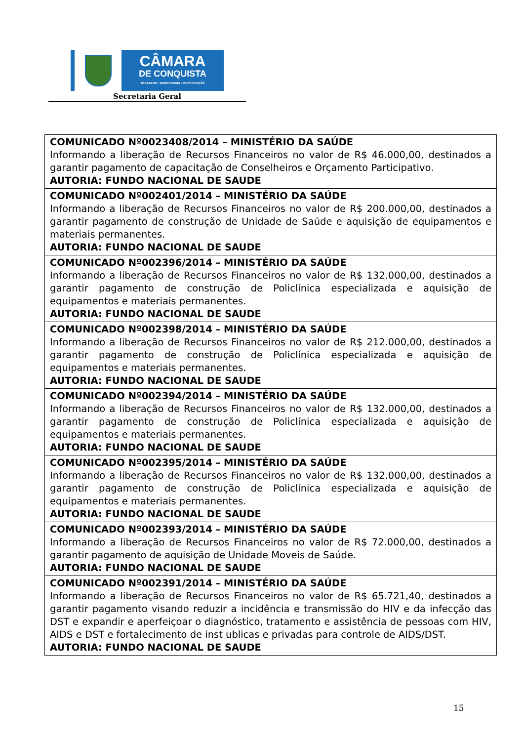CÂMARA
DE CONQUISTA
TRABALHO • DEMOCRACIA • PARTICIPAÇÃO
Secretaria Geral
| COMUNICADO Nº0023408/2014 – MINISTÉRIO DA SAÚDE Informando a liberação de Recursos Financeiros no valor de R$ 46.000,00, destinados a garantir pagamento de capacitação de Conselheiros e Orçamento Participativo. AUTORIA: FUNDO NACIONAL DE SAUDE |
| COMUNICADO Nº002401/2014 – MINISTÉRIO DA SAÚDE Informando a liberação de Recursos Financeiros no valor de R$ 200.000,00, destinados a garantir pagamento de construção de Unidade de Saúde e aquisição de equipamentos e materiais permanentes. AUTORIA: FUNDO NACIONAL DE SAUDE |
| COMUNICADO Nº002396/2014 – MINISTÉRIO DA SAÚDE Informando a liberação de Recursos Financeiros no valor de R$ 132.000,00, destinados a garantir pagamento de construção de Policlínica especializada e aquisição de equipamentos e materiais permanentes. AUTORIA: FUNDO NACIONAL DE SAUDE |
| COMUNICADO Nº002398/2014 – MINISTÉRIO DA SAÚDE Informando a liberação de Recursos Financeiros no valor de R$ 212.000,00, destinados a garantir pagamento de construção de Policlínica especializada e aquisição de equipamentos e materiais permanentes. AUTORIA: FUNDO NACIONAL DE SAUDE |
| COMUNICADO Nº002394/2014 – MINISTÉRIO DA SAÚDE Informando a liberação de Recursos Financeiros no valor de R$ 132.000,00, destinados a garantir pagamento de construção de Policlínica especializada e aquisição de equipamentos e materiais permanentes. AUTORIA: FUNDO NACIONAL DE SAUDE |
| COMUNICADO Nº002395/2014 – MINISTÉRIO DA SAÚDE Informando a liberação de Recursos Financeiros no valor de R$ 132.000,00, destinados a garantir pagamento de construção de Policlínica especializada e aquisição de equipamentos e materiais permanentes. AUTORIA: FUNDO NACIONAL DE SAUDE |
| COMUNICADO Nº002393/2014 – MINISTÉRIO DA SAÚDE Informando a liberação de Recursos Financeiros no valor de R$ 72.000,00, destinados a garantir pagamento de aquisição de Unidade Moveis de Saúde. AUTORIA: FUNDO NACIONAL DE SAUDE |
| COMUNICADO Nº002391/2014 – MINISTÉRIO DA SAÚDE Informando a liberação de Recursos Financeiros no valor de R$ 65.721,40, destinados a garantir pagamento visando reduzir a incidência e transmissão do HIV e da infecção das DST e expandir e aperfeiçoar o diagnóstico, tratamento e assistência de pessoas com HIV, AIDS e DST e fortalecimento de inst ublicas e privadas para controle de AIDS/DST. AUTORIA: FUNDO NACIONAL DE SAUDE |
15